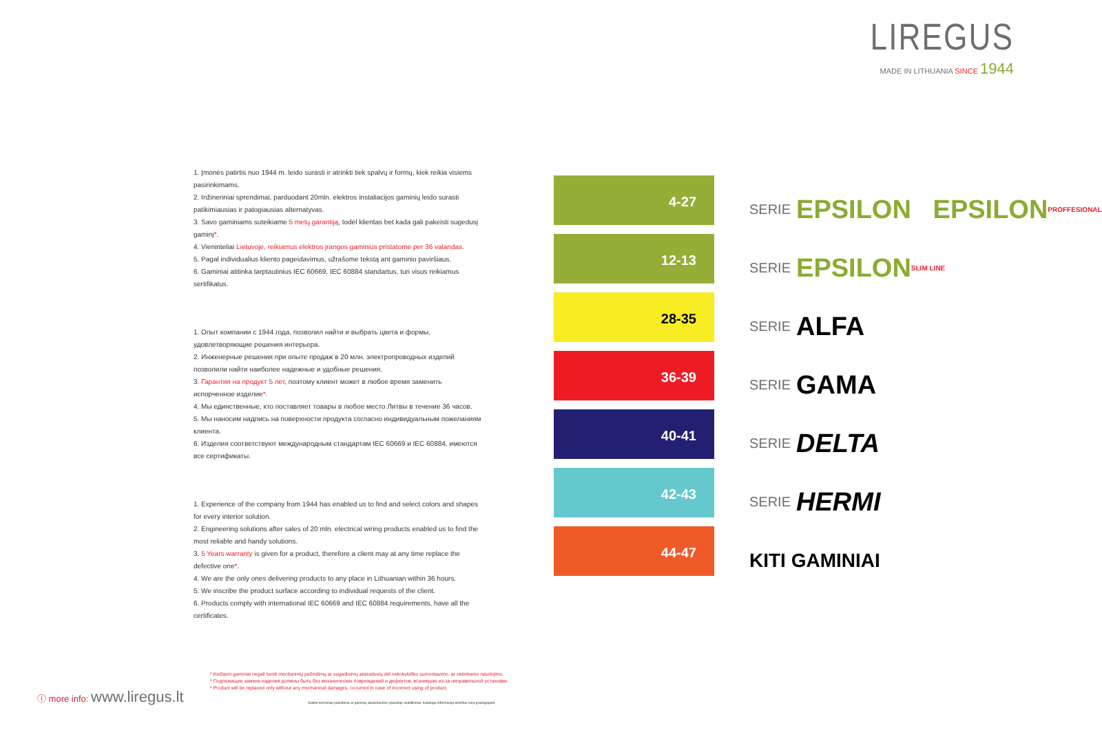LIREGUS
MADE IN LITHUANIA SINCE 1944
1. Įmonės patirtis nuo 1944 m. leido surasti ir atrinkti tiek spalvų ir formų, kiek reikia visiems pasirinkimams.
2. Inžineriniai sprendimai, parduodant 20mln. elektros instaliacijos gaminių leido surasti patikimiausias ir patogiausias alternatyvas.
3. Savo gaminiams suteikiame 5 metų garantiją, todėl klientas bet kada gali pakeisti sugedusį gaminį*.
4. Vieninteliai Lietuvoje, reikiamus elektros įrangos gaminius pristatome per 36 valandas.
5. Pagal individualius kliento pageidavimus, užrašome tekstą ant gaminio paviršiaus.
6. Gaminiai atitinka tarptautinius IEC 60669, IEC 60884 standartus, turi visus reikiamus sertifikatus.
1. Опыт компании с 1944 года, позволил найти и выбрать цвета и формы, удовлетворяющие решения интерьера.
2. Инженерные решения при опыте продаж в 20 млн. электропроводных изделий позволили найти наиболее надежные и удобные решения.
3. Гарантия на продукт 5 лет, поэтому клиент может в любое время заменить испорченное изделие*.
4. Мы единственные, кто поставляет товары в любое место Литвы в течение 36 часов.
5. Мы наносим надпись на поверхности продукта согласно индивидуальным пожеланиям клиента.
6. Изделия соответствуют международным стандартам IEC 60669 и IEC 60884, имеются все сертификаты.
1. Experience of the company from 1944 has enabled us to find and select colors and shapes for every interior solution.
2. Engineering solutions after sales of 20 mln. electrical wiring products enabled us to find the most reliable and handy solutions.
3. 5 Years warranty is given for a product, therefore a client may at any time replace the defective one*.
4. We are the only ones delivering products to any place in Lithuanian within 36 hours.
5. We inscribe the product surface according to individual requests of the client.
6. Products comply with international IEC 60669 and IEC 60884 requirements, have all the certificates.
4-27
12-13
28-35
36-39
40-41
42-43
44-47
SERIE EPSILON EPSILON<sup>PROFFESIONAL</sup>
SERIE EPSILON<sup>SLIM LINE</sup>
SERIE ALFA
SERIE GAMA
SERIE DELTA
SERIE HERMI
KITI GAMINIAI
ⓘ more info: www.liregus.lt
* Keičiami gaminiai negali turėti mechaninių pažeidimų ar sugadinimų atsiradusių dėl nekokybiško sumontavimo, ar netinkamo naudojimo.
* Подлежащие замене изделия должны быть без механических повреждений и дефектов, возникших из-за неправильной установки.
* Product will be replaced only without any mechanical damages, occurred in case of incorrect using of product.
Galimi techniniai pakeitimai ar gaminių atvaizdavimo spaudoje neatitikimai. Katalogo informacija teisiškai nėra įpareigojanti.